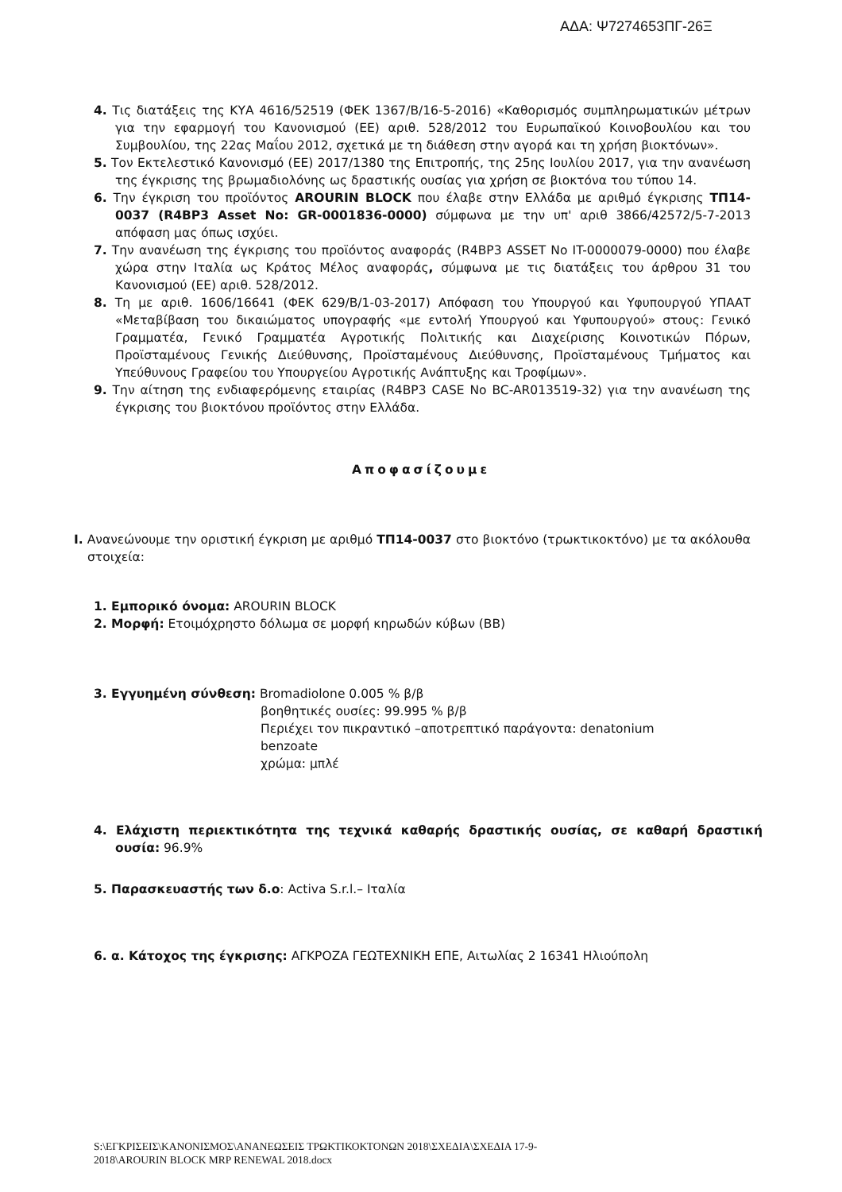ΑΔΑ: Ψ7274653ΠΓ-26Ξ
4. Τις διατάξεις της ΚΥΑ 4616/52519 (ΦΕΚ 1367/Β/16-5-2016) «Καθορισμός συμπληρωματικών μέτρων για την εφαρμογή του Κανονισμού (ΕΕ) αριθ. 528/2012 του Ευρωπαϊκού Κοινοβουλίου και του Συμβουλίου, της 22ας Μαΐου 2012, σχετικά με τη διάθεση στην αγορά και τη χρήση βιοκτόνων».
5. Τον Εκτελεστικό Κανονισμό (ΕΕ) 2017/1380 της Επιτροπής, της 25ης Ιουλίου 2017, για την ανανέωση της έγκρισης της βρωμαδιολόνης ως δραστικής ουσίας για χρήση σε βιοκτόνα του τύπου 14.
6. Την έγκριση του προϊόντος AROURIN BLOCK που έλαβε στην Ελλάδα με αριθμό έγκρισης ΤΠ14-0037 (R4BP3 Asset No: GR-0001836-0000) σύμφωνα με την υπ' αριθ 3866/42572/5-7-2013 απόφαση μας όπως ισχύει.
7. Την ανανέωση της έγκρισης του προϊόντος αναφοράς (R4BP3 ASSET No IT-0000079-0000) που έλαβε χώρα στην Ιταλία ως Κράτος Μέλος αναφοράς, σύμφωνα με τις διατάξεις του άρθρου 31 του Κανονισμού (ΕΕ) αριθ. 528/2012.
8. Τη με αριθ. 1606/16641 (ΦΕΚ 629/Β/1-03-2017) Απόφαση του Υπουργού και Υφυπουργού ΥΠΑΑΤ «Μεταβίβαση του δικαιώματος υπογραφής «με εντολή Υπουργού και Υφυπουργού» στους: Γενικό Γραμματέα, Γενικό Γραμματέα Αγροτικής Πολιτικής και Διαχείρισης Κοινοτικών Πόρων, Προϊσταμένους Γενικής Διεύθυνσης, Προϊσταμένους Διεύθυνσης, Προϊσταμένους Τμήματος και Υπεύθυνους Γραφείου του Υπουργείου Αγροτικής Ανάπτυξης και Τροφίμων».
9. Την αίτηση της ενδιαφερόμενης εταιρίας (R4BP3 CASE No BC-AR013519-32) για την ανανέωση της έγκρισης του βιοκτόνου προϊόντος στην Ελλάδα.
Αποφασίζουμε
I. Ανανεώνουμε την οριστική έγκριση με αριθμό ΤΠ14-0037 στο βιοκτόνο (τρωκτικοκτόνο) με τα ακόλουθα στοιχεία:
1. Εμπορικό όνομα: AROURIN BLOCK
2. Μορφή: Ετοιμόχρηστο δόλωμα σε μορφή κηρωδών κύβων (BB)
3. Εγγυημένη σύνθεση: Bromadiolone 0.005 % β/β
βοηθητικές ουσίες: 99.995 % β/β
Περιέχει τον πικραντικό –αποτρεπτικό παράγοντα: denatonium benzoate
χρώμα: μπλέ
4. Ελάχιστη περιεκτικότητα της τεχνικά καθαρής δραστικής ουσίας, σε καθαρή δραστική ουσία: 96.9%
5. Παρασκευαστής των δ.ο: Activa S.r.l.– Ιταλία
6. α. Κάτοχος της έγκρισης: ΑΓΚΡΟΖΑ ΓΕΩΤΕΧΝΙΚΗ ΕΠΕ, Αιτωλίας 2 16341 Ηλιούπολη
S:\ΕΓΚΡΙΣΕΙΣ\ΚΑΝΟΝΙΣΜΟΣ\ΑΝΑΝΕΩΣΕΙΣ ΤΡΩΚΤΙΚΟΚΤΟΝΩΝ 2018\ΣΧΕΔΙΑ\ΣΧΕΔΙΑ 17-9-
2018\AROURIN BLOCK MRP RENEWAL 2018.docx